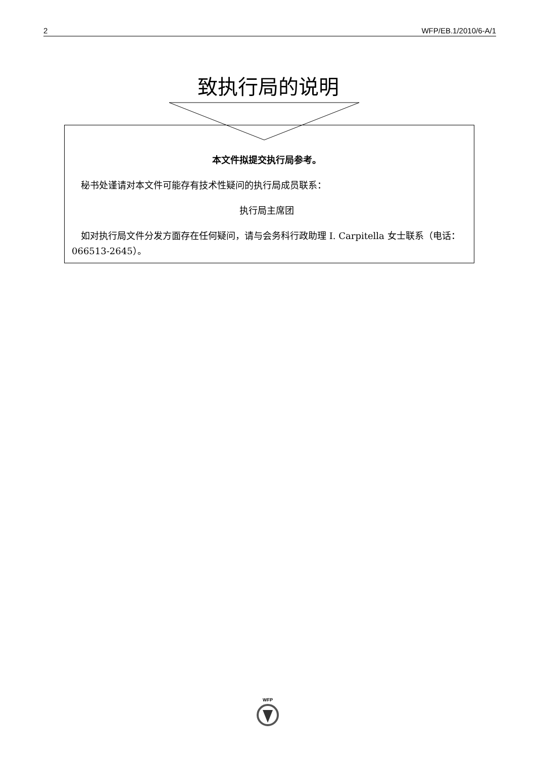2 WFP/EB.1/2010/6-A/1
致执行局的说明
本文件拟提交执行局参考。
 秘书处谨请对本文件可能存有技术性疑问的执行局成员联系：
执行局主席团
 如对执行局文件分发方面存在任何疑问，请与会务科行政助理 I. Carpitella 女士联系（电话：066513-2645）。
WFP